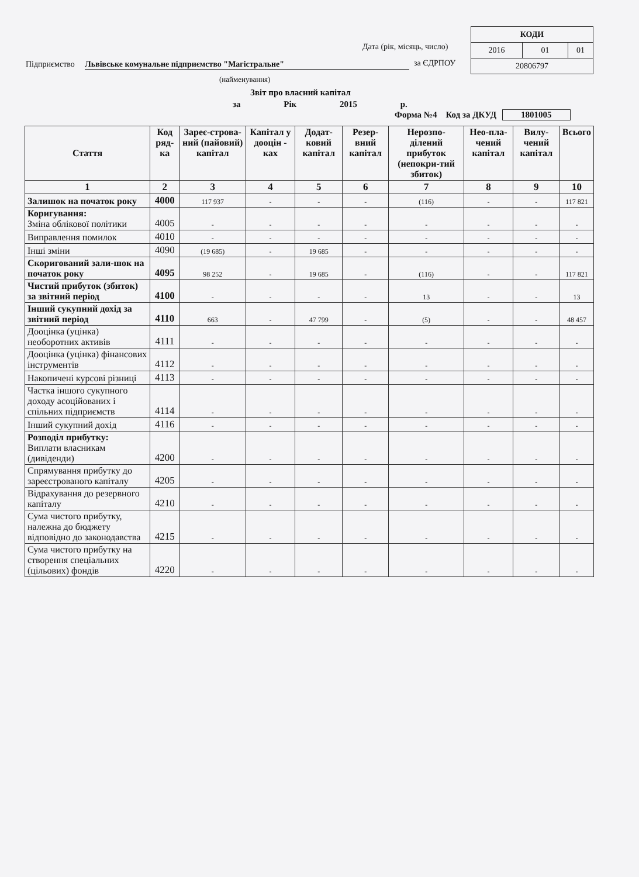| КОДИ | | |
| 2016 | 01 | 01 |
| 20806797 | | |
Дата (рік, місяць, число)
Підприємство Львівське комунальне підприємство "Магістральне"
за ЄДРПОУ
(найменування)
Звіт про власний капітал
за Рік 2015 р.
Форма №4 Код за ДКУД 1801005
| Стаття | Код ряд-ка | Зареє-строва-ний (пайовий) капітал | Капітал у дооцін - ках | Додат-ковий капітал | Резер-вний капітал | Нерозпо-ділений прибуток (непокри-тий збиток) | Нео-пла-чений капітал | Вилу-чений капітал | Всього |
| --- | --- | --- | --- | --- | --- | --- | --- | --- | --- |
| 1 | 2 | 3 | 4 | 5 | 6 | 7 | 8 | 9 | 10 |
| Залишок на початок року | 4000 | 117 937 | - | - | - | (116) | - | - | 117 821 |
| Коригування: Зміна облікової політики | 4005 | - | - | - | - | - | - | - | - |
| Виправлення помилок | 4010 | - | - | - | - | - | - | - | - |
| Інші зміни | 4090 | (19 685) | - | 19 685 | - | - | - | - | - |
| Скоригований зали-шок на початок року | 4095 | 98 252 | - | 19 685 | - | (116) | - | - | 117 821 |
| Чистий прибуток (збиток) за звітний період | 4100 | - | - | - | - | 13 | - | - | 13 |
| Інший сукупний дохід за звітний період | 4110 | 663 | - | 47 799 | - | (5) | - | - | 48 457 |
| Дооцінка (уцінка) необоротних активів | 4111 | - | - | - | - | - | - | - | - |
| Дооцінка (уцінка) фінансових інструментів | 4112 | - | - | - | - | - | - | - | - |
| Накопичені курсові різниці | 4113 | - | - | - | - | - | - | - | - |
| Частка іншого сукупного доходу асоційованих і спільних підприємств | 4114 | - | - | - | - | - | - | - | - |
| Інший сукупний дохід | 4116 | - | - | - | - | - | - | - | - |
| Розподіл прибутку: Виплати власникам (дивіденди) | 4200 | - | - | - | - | - | - | - | - |
| Спрямування прибутку до зареєстрованого капіталу | 4205 | - | - | - | - | - | - | - | - |
| Відрахування до резервного капіталу | 4210 | - | - | - | - | - | - | - | - |
| Сума чистого прибутку, належна до бюджету відповідно до законодавства | 4215 | - | - | - | - | - | - | - | - |
| Сума чистого прибутку на створення спеціальних (цільових) фондів | 4220 | - | - | - | - | - | - | - | - |